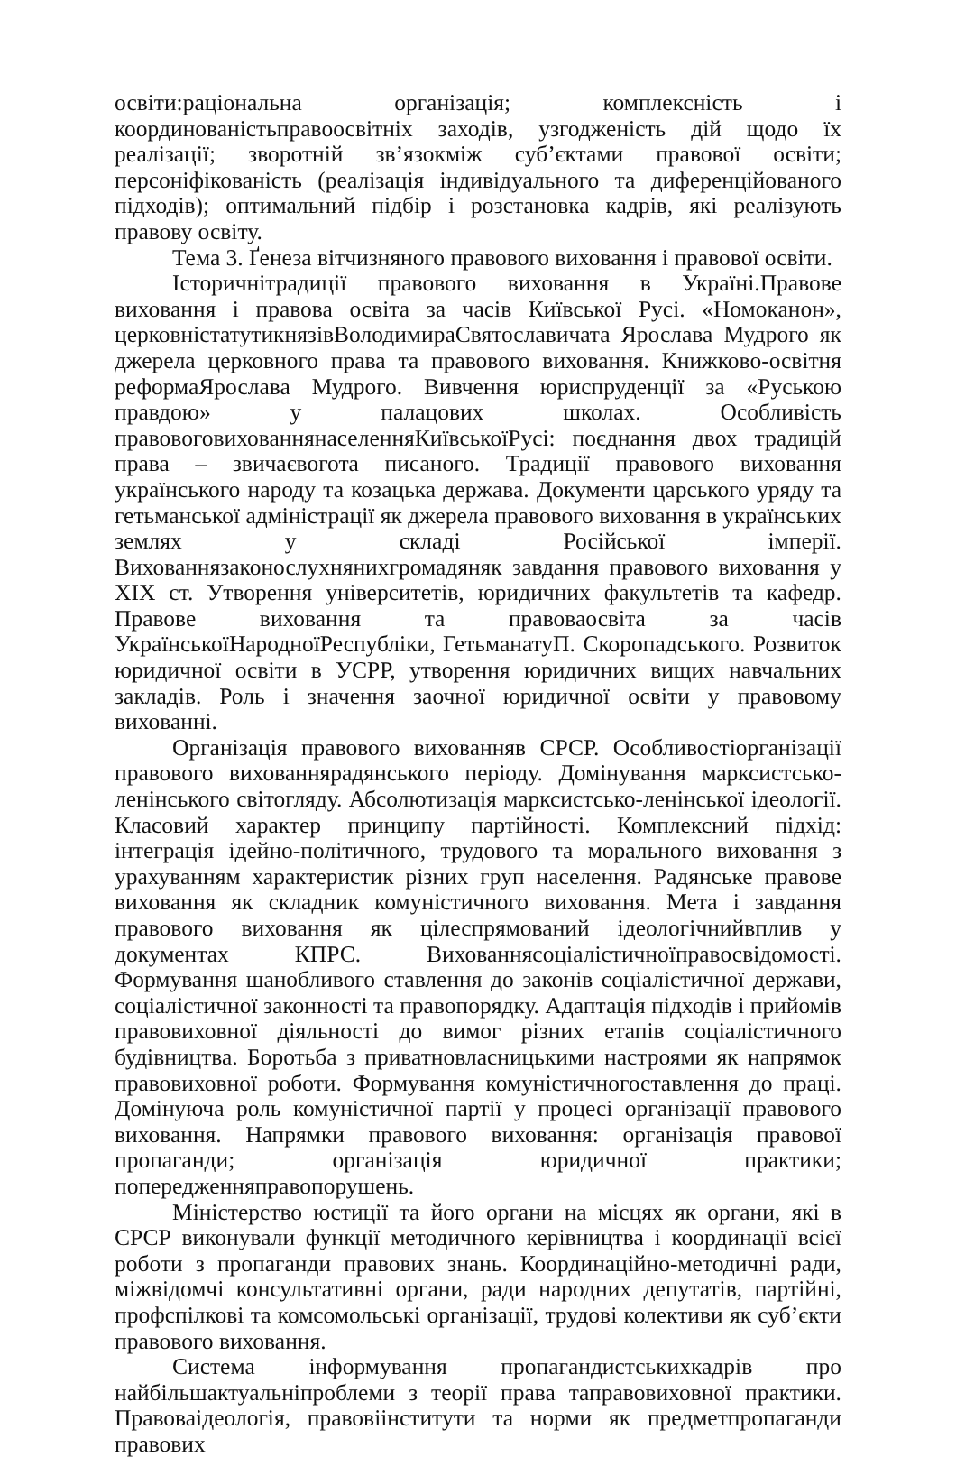освіти:раціональна організація; комплексність і координованістьправоосвітніх заходів, узгодженість дій щодо їх реалізації; зворотній зв’язокміж суб’єктами правової освіти; персоніфікованість (реалізація індивідуального та диференційованого підходів); оптимальний підбір і розстановка кадрів, які реалізують правову освіту.
Тема 3. Ґенеза вітчизняного правового виховання і правової освіти.
Історичнітрадиції правового виховання в Україні.Правове виховання і правова освіта за часів Київської Русі. «Номоканон», церковністатутикнязівВолодимираСвятославичата Ярослава Мудрого як джерела церковного права та правового виховання. Книжково-освітня реформаЯрослава Мудрого. Вивчення юриспруденції за «Руською правдою» у палацових школах. Особливість правовоговихованнянаселенняКиївськоїРусі: поєднання двох традицій права – звичаєвоготa писаного. Традиції правового виховання українського народу та козацька держава. Документи царського уряду та гетьманської адміністрації як джерела правового виховання в українських землях у складі Російської імперії. Вихованнязаконослухнянихгромадяняк завдання правового виховання у XIX ст. Утворення університетів, юридичних факультетів та кафедр. Правове виховання та правоваосвіта за часів УкраїнськоїНародноїРеспубліки, ГетьманатуП. Скоропадського. Розвиток юридичної освіти в УСРР, утворення юридичних вищих навчальних закладів. Роль і значення заочної юридичної освіти у правовому вихованні.
Організація правового вихованняв СРСР. Особливостіорганізації правового вихованнярадянського періоду. Домінування марксистсько-ленінського світогляду. Абсолютизація марксистсько-ленінської ідеології. Класовий характер принципу партійності. Комплексний підхід: інтеграція ідейно-політичного, трудового та морального виховання з урахуванням характеристик різних груп населення. Радянське правове виховання як складник комуністичного виховання. Мета і завдання правового виховання як цілеспрямований ідеологічнийвплив у документах КПРС. Вихованнясоціалістичноїправосвідомості. Формування шанобливого ставлення до законів соціалістичної держави, соціалістичної законності та правопорядку. Адаптація підходів і прийомів правовиховної діяльності до вимог різних етапів соціалістичного будівництва. Боротьба з приватновласницькими настроями як напрямок правовиховної роботи. Формування комуністичногоставлення до праці. Домінуюча роль комуністичної партії у процесі організації правового виховання. Напрямки правового виховання: організація правової пропаганди; організація юридичної практики; попередженняправопорушень.
Міністерство юстиції та його органи на місцях як органи, які в СРСР виконували функції методичного керівництва і координації всієї роботи з пропаганди правових знань. Координаційно-методичні ради, міжвідомчі консультативні органи, ради народних депутатів, партійні, профспілкові та комсомольські організації, трудові колективи як суб’єкти правового виховання.
Система інформування пропагандистськихкадрів про найбільшактуальніпроблеми з теорії права таправовиховної практики. Правоваідеологія, правовіінститути та норми як предметпропаганди правових